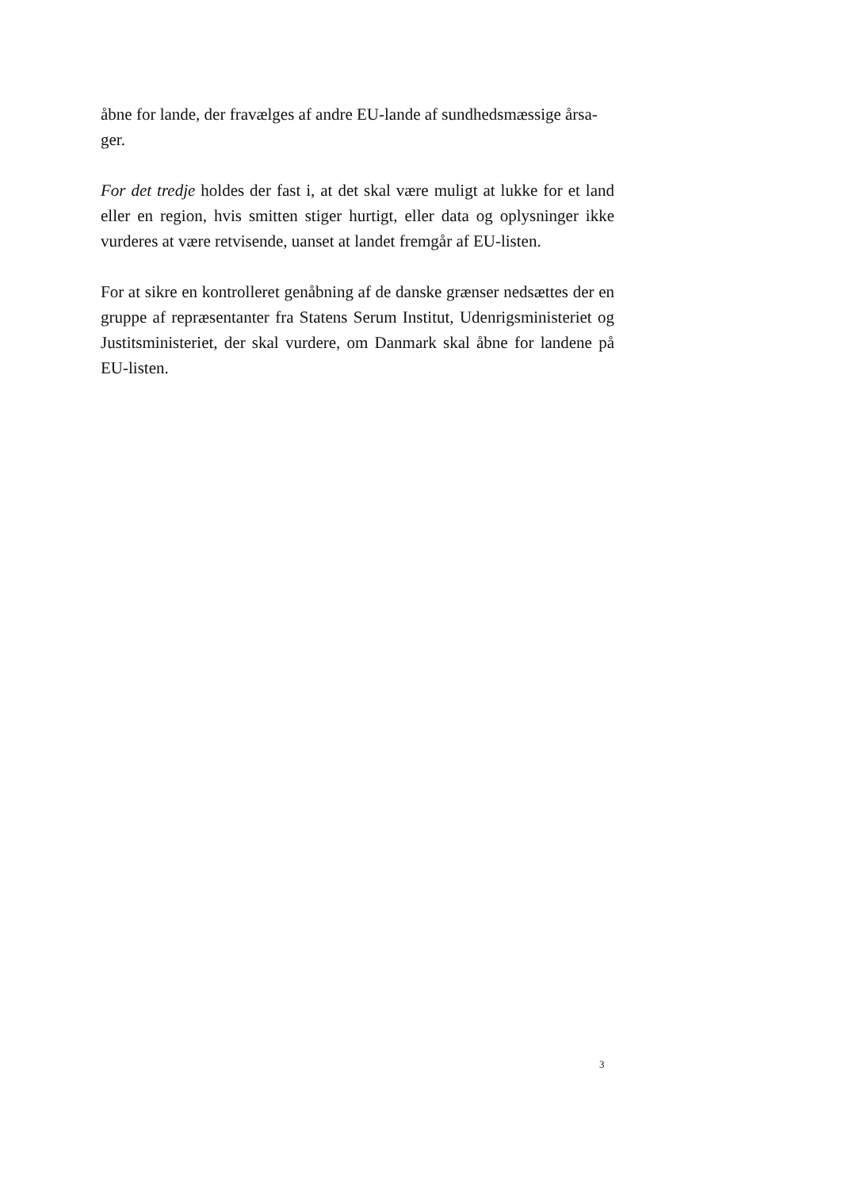åbne for lande, der fravælges af andre EU-lande af sundhedsmæssige årsa-
ger.
For det tredje holdes der fast i, at det skal være muligt at lukke for et land eller en region, hvis smitten stiger hurtigt, eller data og oplysninger ikke vurderes at være retvisende, uanset at landet fremgår af EU-listen.
For at sikre en kontrolleret genåbning af de danske grænser nedsættes der en gruppe af repræsentanter fra Statens Serum Institut, Udenrigsministeriet og Justitsministeriet, der skal vurdere, om Danmark skal åbne for landene på EU-listen.
3